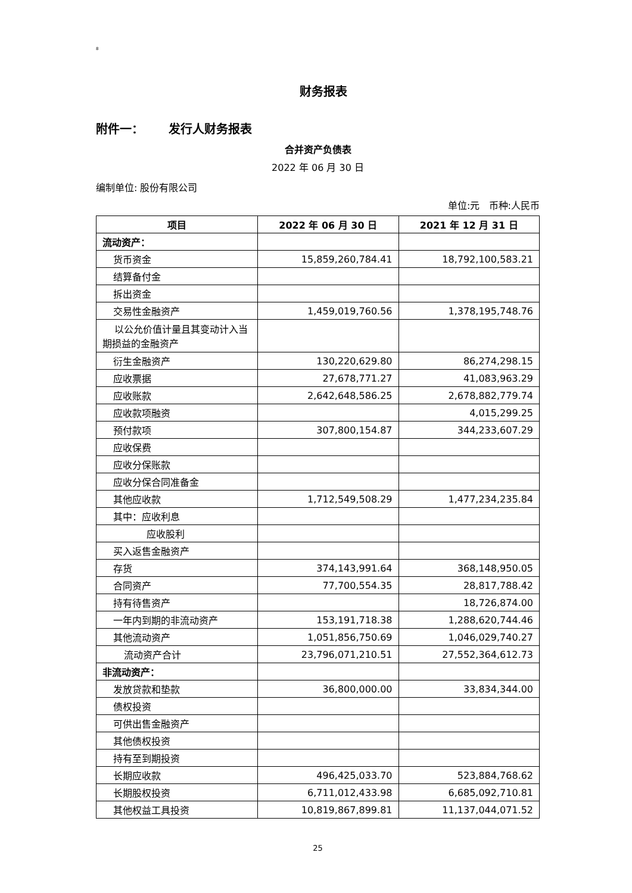8
财务报表
附件一： 发行人财务报表
合并资产负债表
2022 年 06 月 30 日
编制单位: 股份有限公司
单位:元 币种:人民币
| 项目 | 2022 年 06 月 30 日 | 2021 年 12 月 31 日 |
| --- | --- | --- |
| 流动资产： | | |
| 货币资金 | 15,859,260,784.41 | 18,792,100,583.21 |
| 结算备付金 | | |
| 拆出资金 | | |
| 交易性金融资产 | 1,459,019,760.56 | 1,378,195,748.76 |
| 以公允价值计量且其变动计入当期损益的金融资产 | | |
| 衍生金融资产 | 130,220,629.80 | 86,274,298.15 |
| 应收票据 | 27,678,771.27 | 41,083,963.29 |
| 应收账款 | 2,642,648,586.25 | 2,678,882,779.74 |
| 应收款项融资 | | 4,015,299.25 |
| 预付款项 | 307,800,154.87 | 344,233,607.29 |
| 应收保费 | | |
| 应收分保账款 | | |
| 应收分保合同准备金 | | |
| 其他应收款 | 1,712,549,508.29 | 1,477,234,235.84 |
| 其中：应收利息 | | |
| 应收股利 | | |
| 买入返售金融资产 | | |
| 存货 | 374,143,991.64 | 368,148,950.05 |
| 合同资产 | 77,700,554.35 | 28,817,788.42 |
| 持有待售资产 | | 18,726,874.00 |
| 一年内到期的非流动资产 | 153,191,718.38 | 1,288,620,744.46 |
| 其他流动资产 | 1,051,856,750.69 | 1,046,029,740.27 |
| 流动资产合计 | 23,796,071,210.51 | 27,552,364,612.73 |
| 非流动资产： | | |
| 发放贷款和垫款 | 36,800,000.00 | 33,834,344.00 |
| 债权投资 | | |
| 可供出售金融资产 | | |
| 其他债权投资 | | |
| 持有至到期投资 | | |
| 长期应收款 | 496,425,033.70 | 523,884,768.62 |
| 长期股权投资 | 6,711,012,433.98 | 6,685,092,710.81 |
| 其他权益工具投资 | 10,819,867,899.81 | 11,137,044,071.52 |
25